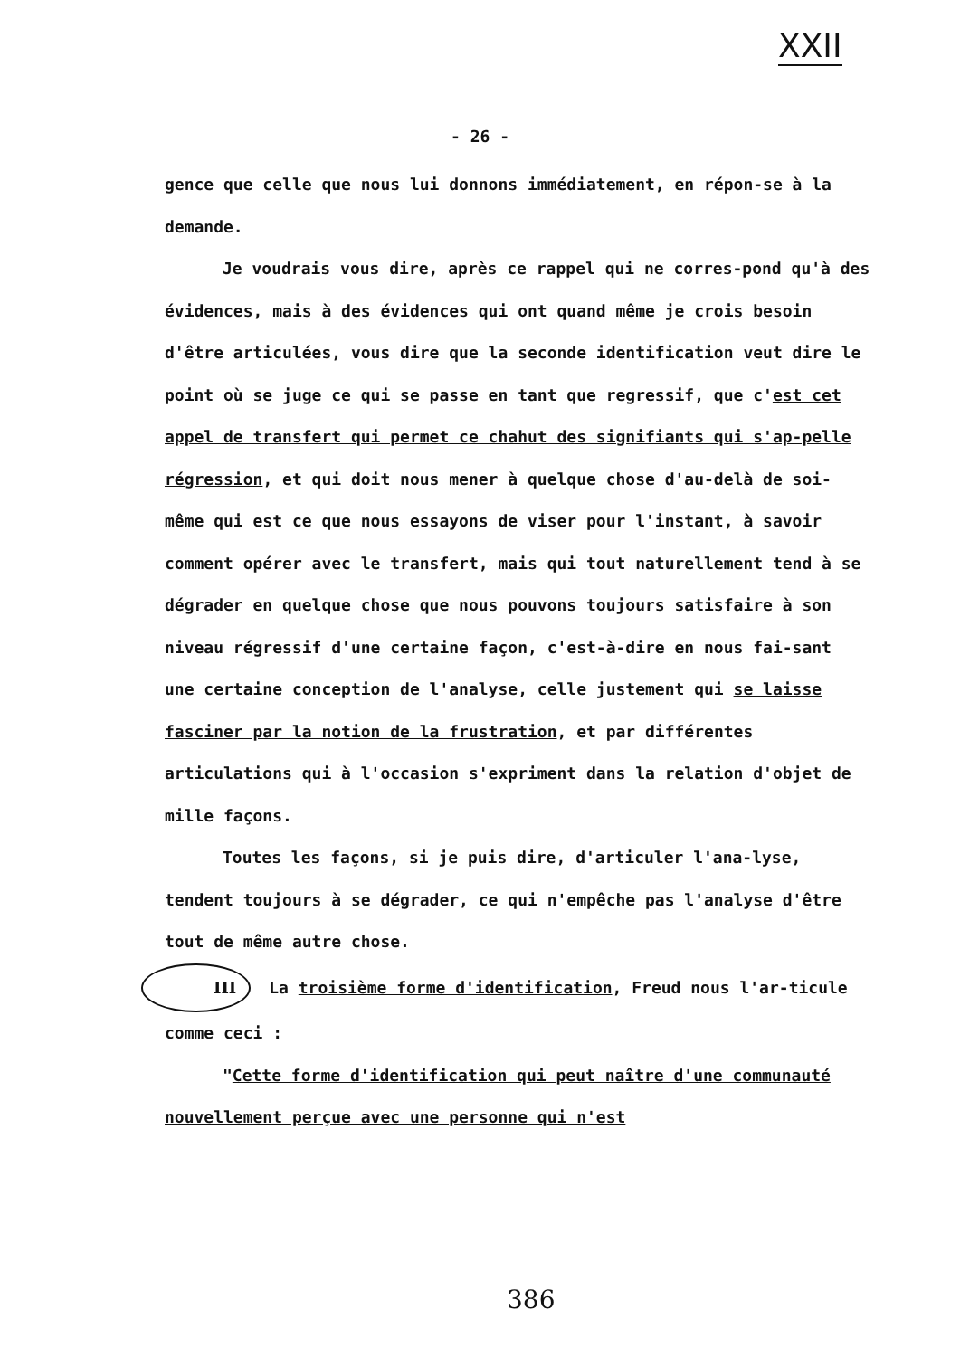XXII
- 26 -
gence que celle que nous lui donnons immédiatement, en répon-se à la demande.
Je voudrais vous dire, après ce rappel qui ne corres-pond qu'à des évidences, mais à des évidences qui ont quand même je crois besoin d'être articulées, vous dire que la seconde identification veut dire le point où se juge ce qui se passe en tant que regressif, que c'est cet appel de transfert qui permet ce chahut des signifiants qui s'ap-pelle régression, et qui doit nous mener à quelque chose d'au-delà de soi-même qui est ce que nous essayons de viser pour l'instant, à savoir comment opérer avec le transfert, mais qui tout naturellement tend à se dégrader en quelque chose que nous pouvons toujours satisfaire à son niveau régressif d'une certaine façon, c'est-à-dire en nous fai-sant une certaine conception de l'analyse, celle justement qui se laisse fasciner par la notion de la frustration, et par différentes articulations qui à l'occasion s'expriment dans la relation d'objet de mille façons.
Toutes les façons, si je puis dire, d'articuler l'ana-lyse, tendent toujours à se dégrader, ce qui n'empêche pas l'analyse d'être tout de même autre chose.
III La troisième forme d'identification, Freud nous l'ar-ticule comme ceci :
"Cette forme d'identification qui peut naître d'une communauté nouvellement perçue avec une personne qui n'est
386